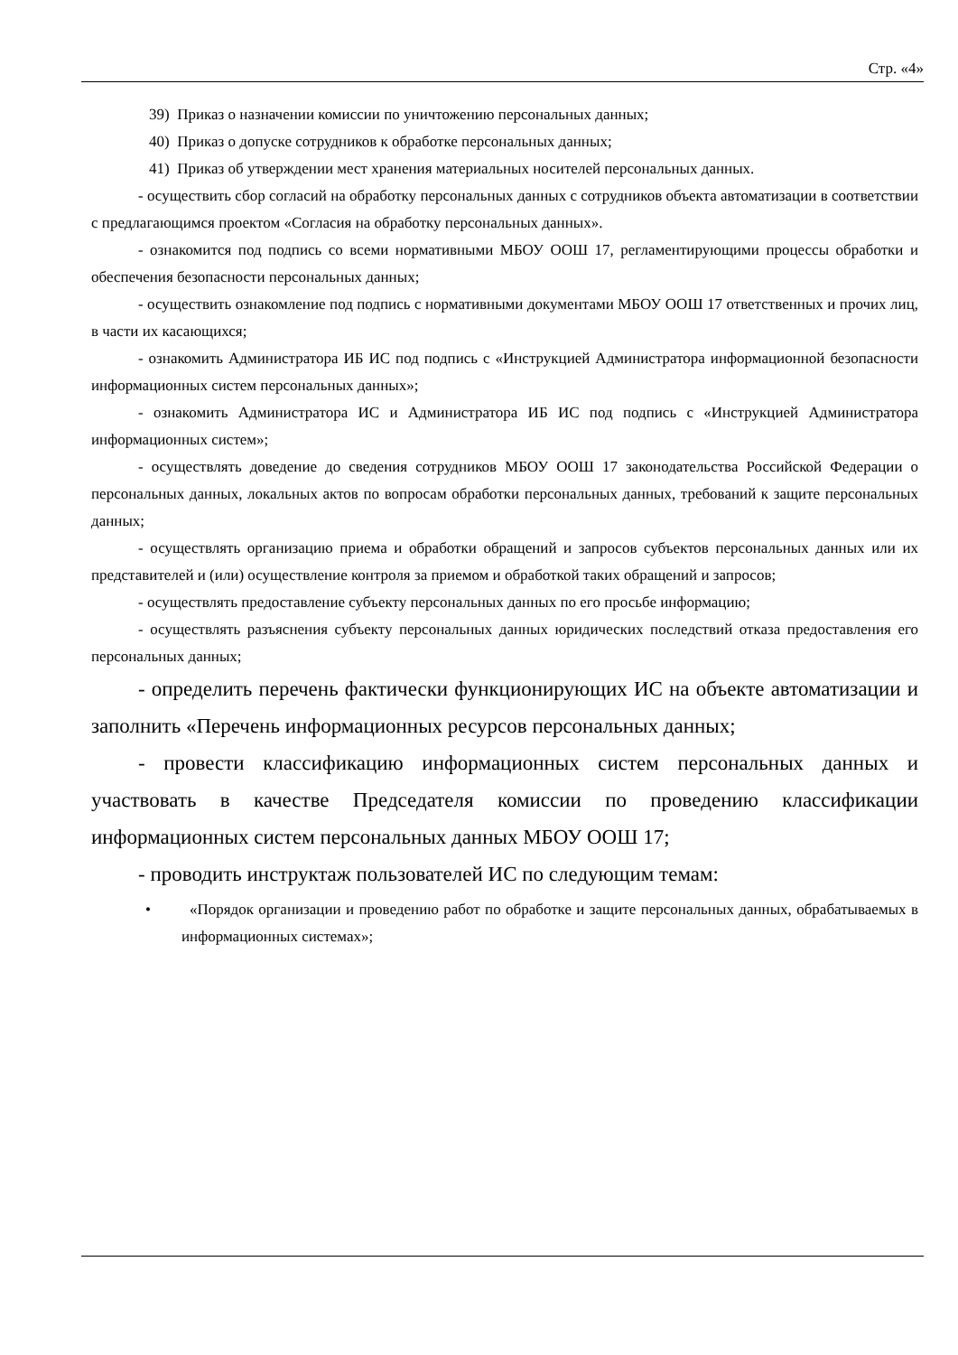Стр. «4»
39) Приказ о назначении комиссии по уничтожению персональных данных;
40) Приказ о допуске сотрудников к обработке персональных данных;
41) Приказ об утверждении мест хранения материальных носителей персональных данных.
- осуществить сбор согласий на обработку персональных данных с сотрудников объекта автоматизации в соответствии с предлагающимся проектом «Согласия на обработку персональных данных».
- ознакомится под подпись со всеми нормативными МБОУ ООШ 17, регламентирующими процессы обработки и обеспечения безопасности персональных данных;
- осуществить ознакомление под подпись с нормативными документами МБОУ ООШ 17 ответственных и прочих лиц, в части их касающихся;
- ознакомить Администратора ИБ ИС под подпись с «Инструкцией Администратора информационной безопасности информационных систем персональных данных»;
- ознакомить Администратора ИС и Администратора ИБ ИС под подпись с «Инструкцией Администратора информационных систем»;
- осуществлять доведение до сведения сотрудников МБОУ ООШ 17 законодательства Российской Федерации о персональных данных, локальных актов по вопросам обработки персональных данных, требований к защите персональных данных;
- осуществлять организацию приема и обработки обращений и запросов субъектов персональных данных или их представителей и (или) осуществление контроля за приемом и обработкой таких обращений и запросов;
- осуществлять предоставление субъекту персональных данных по его просьбе информацию;
- осуществлять разъяснения субъекту персональных данных юридических последствий отказа предоставления его персональных данных;
- определить перечень фактически функционирующих ИС на объекте автоматизации и заполнить «Перечень информационных ресурсов персональных данных;
- провести классификацию информационных систем персональных данных и участвовать в качестве Председателя комиссии по проведению классификации информационных систем персональных данных МБОУ ООШ 17;
- проводить инструктаж пользователей ИС по следующим темам:
• «Порядок организации и проведению работ по обработке и защите персональных данных, обрабатываемых в информационных системах»;